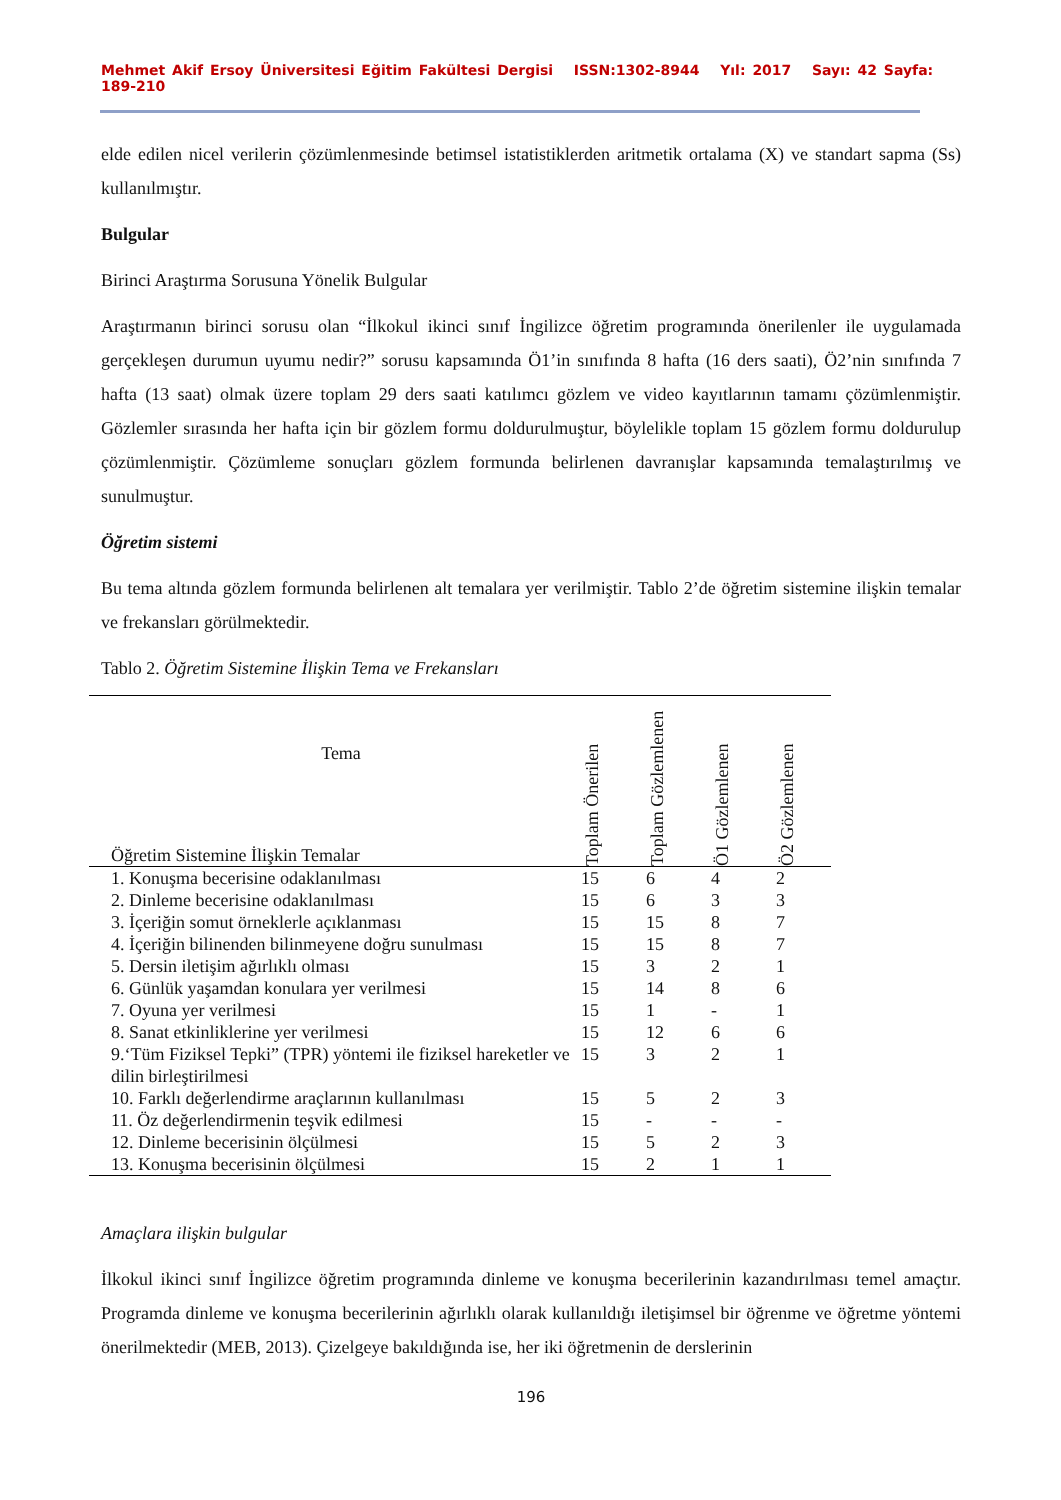Mehmet Akif Ersoy Üniversitesi Eğitim Fakültesi Dergisi ISSN:1302-8944 Yıl: 2017 Sayı: 42 Sayfa: 189-210
elde edilen nicel verilerin çözümlenmesinde betimsel istatistiklerden aritmetik ortalama (X) ve standart sapma (Ss) kullanılmıştır.
Bulgular
Birinci Araştırma Sorusuna Yönelik Bulgular
Araştırmanın birinci sorusu olan “İlkokul ikinci sınıf İngilizce öğretim programında önerilenler ile uygulamada gerçekleşen durumun uyumu nedir?” sorusu kapsamında Ö1’in sınıfında 8 hafta (16 ders saati), Ö2’nin sınıfında 7 hafta (13 saat) olmak üzere toplam 29 ders saati katılımcı gözlem ve video kayıtlarının tamamı çözümlenmiştir. Gözlemler sırasında her hafta için bir gözlem formu doldurulmuştur, böylelikle toplam 15 gözlem formu doldurulup çözümlenmiştir. Çözümleme sonuçları gözlem formunda belirlenen davranışlar kapsamında temalaştırılmış ve sunulmuştur.
Öğretim sistemi
Bu tema altında gözlem formunda belirlenen alt temalara yer verilmiştir. Tablo 2’de öğretim sistemine ilişkin temalar ve frekansları görülmektedir.
Tablo 2. Öğretim Sistemine İlişkin Tema ve Frekansları
| Tema Öğretim Sistemine İlişkin Temalar | Toplam Önerilen | Toplam Gözlemlenen | Ö1 Gözlemlenen | Ö2 Gözlemlenen |
| --- | --- | --- | --- | --- |
| 1. Konuşma becerisine odaklanılması | 15 | 6 | 4 | 2 |
| 2. Dinleme becerisine odaklanılması | 15 | 6 | 3 | 3 |
| 3. İçeriğin somut örneklerle açıklanması | 15 | 15 | 8 | 7 |
| 4. İçeriğin bilinenden bilinmeyene doğru sunulması | 15 | 15 | 8 | 7 |
| 5. Dersin iletişim ağırlıklı olması | 15 | 3 | 2 | 1 |
| 6. Günlük yaşamdan konulara yer verilmesi | 15 | 14 | 8 | 6 |
| 7. Oyuna yer verilmesi | 15 | 1 | - | 1 |
| 8. Sanat etkinliklerine yer verilmesi | 15 | 12 | 6 | 6 |
| 9.‘Tüm Fiziksel Tepki” (TPR) yöntemi ile fiziksel hareketler ve dilin birleştirilmesi | 15 | 3 | 2 | 1 |
| 10. Farklı değerlendirme araçlarının kullanılması | 15 | 5 | 2 | 3 |
| 11. Öz değerlendirmenin teşvik edilmesi | 15 | - | - | - |
| 12. Dinleme becerisinin ölçülmesi | 15 | 5 | 2 | 3 |
| 13. Konuşma becerisinin ölçülmesi | 15 | 2 | 1 | 1 |
Amaçlara ilişkin bulgular
İlkokul ikinci sınıf İngilizce öğretim programında dinleme ve konuşma becerilerinin kazandırılması temel amaçtır. Programda dinleme ve konuşma becerilerinin ağırlıklı olarak kullanıldığı iletişimsel bir öğrenme ve öğretme yöntemi önerilmektedir (MEB, 2013). Çizelgeye bakıldığında ise, her iki öğretmenin de derslerinin
196